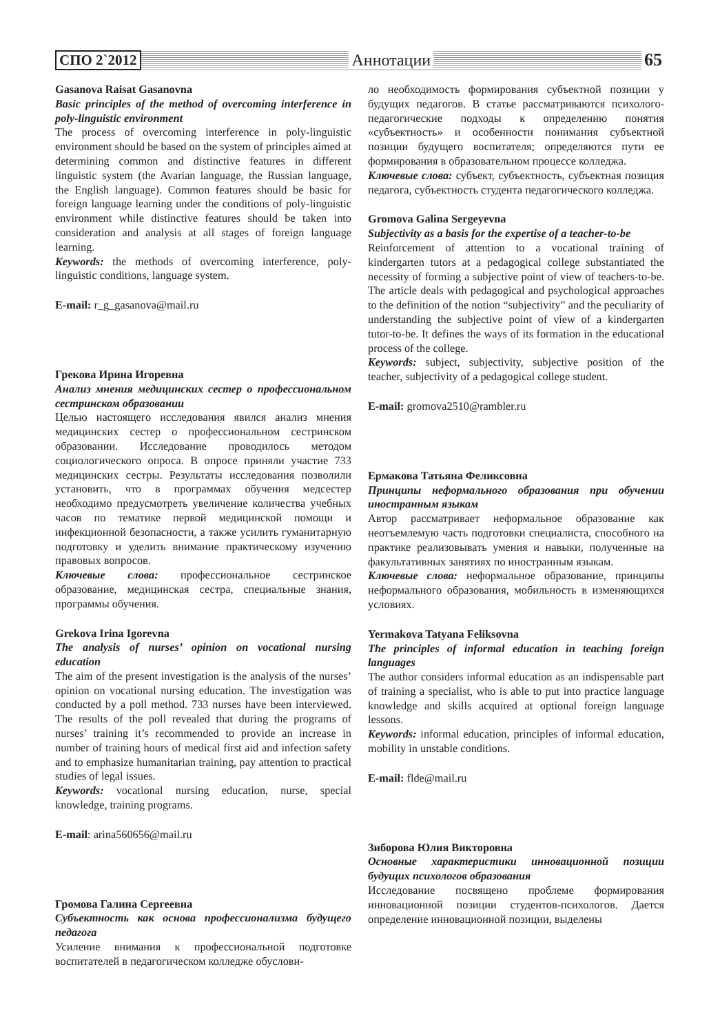СПО 2`2012 Аннотации 65
Gasanova Raisat Gasanovna
Basic principles of the method of overcoming interference in poly-linguistic environment
The process of overcoming interference in poly-linguistic environment should be based on the system of principles aimed at determining common and distinctive features in different linguistic system (the Avarian language, the Russian language, the English language). Common features should be basic for foreign language learning under the conditions of poly-linguistic environment while distinctive features should be taken into consideration and analysis at all stages of foreign language learning.
Keywords: the methods of overcoming interference, poly-linguistic conditions, language system.
E-mail: r_g_gasanova@mail.ru
Грекова Ирина Игоревна
Анализ мнения медицинских сестер о профессиональном сестринском образовании
Целью настоящего исследования явился анализ мнения медицинских сестер о профессиональном сестринском образовании. Исследование проводилось методом социологического опроса. В опросе приняли участие 733 медицинских сестры. Результаты исследования позволили установить, что в программах обучения медсестер необходимо предусмотреть увеличение количества учебных часов по тематике первой медицинской помощи и инфекционной безопасности, а также усилить гуманитарную подготовку и уделить внимание практическому изучению правовых вопросов.
Ключевые слова: профессиональное сестринское образование, медицинская сестра, специальные знания, программы обучения.
Grekova Irina Igorevna
The analysis of nurses’ opinion on vocational nursing education
The aim of the present investigation is the analysis of the nurses’ opinion on vocational nursing education. The investigation was conducted by a poll method. 733 nurses have been interviewed. The results of the poll revealed that during the programs of nurses’ training it’s recommended to provide an increase in number of training hours of medical first aid and infection safety and to emphasize humanitarian training, pay attention to practical studies of legal issues.
Keywords: vocational nursing education, nurse, special knowledge, training programs.
E-mail: arina560656@mail.ru
Громова Галина Сергеевна
Субъектность как основа профессионализма будущего педагога
Усиление внимания к профессиональной подготовке воспитателей в педагогическом колледже обуслови-
ло необходимость формирования субъектной позиции у будущих педагогов. В статье рассматриваются психолого-педагогические подходы к определению понятия «субъектность» и особенности понимания субъектной позиции будущего воспитателя; определяются пути ее формирования в образовательном процессе колледжа.
Ключевые слова: субъект, субъектность, субъектная позиция педагога, субъектность студента педагогического колледжа.
Gromova Galina Sergeyevna
Subjectivity as a basis for the expertise of a teacher-to-be
Reinforcement of attention to a vocational training of kindergarten tutors at a pedagogical college substantiated the necessity of forming a subjective point of view of teachers-to-be. The article deals with pedagogical and psychological approaches to the definition of the notion “subjectivity” and the peculiarity of understanding the subjective point of view of a kindergarten tutor-to-be. It defines the ways of its formation in the educational process of the college.
Keywords: subject, subjectivity, subjective position of the teacher, subjectivity of a pedagogical college student.
E-mail: gromova2510@rambler.ru
Ермакова Татьяна Феликсовна
Принципы неформального образования при обучении иностранным языкам
Автор рассматривает неформальное образование как неотъемлемую часть подготовки специалиста, способного на практике реализовывать умения и навыки, полученные на факультативных занятиях по иностранным языкам.
Ключевые слова: неформальное образование, принципы неформального образования, мобильность в изменяющихся условиях.
Yermakova Tatyana Feliksovna
The principles of informal education in teaching foreign languages
The author considers informal education as an indispensable part of training a specialist, who is able to put into practice language knowledge and skills acquired at optional foreign language lessons.
Keywords: informal education, principles of informal education, mobility in unstable conditions.
E-mail: flde@mail.ru
Зиборова Юлия Викторовна
Основные характеристики инновационной позиции будущих психологов образования
Исследование посвящено проблеме формирования инновационной позиции студентов-психологов. Дается определение инновационной позиции, выделены